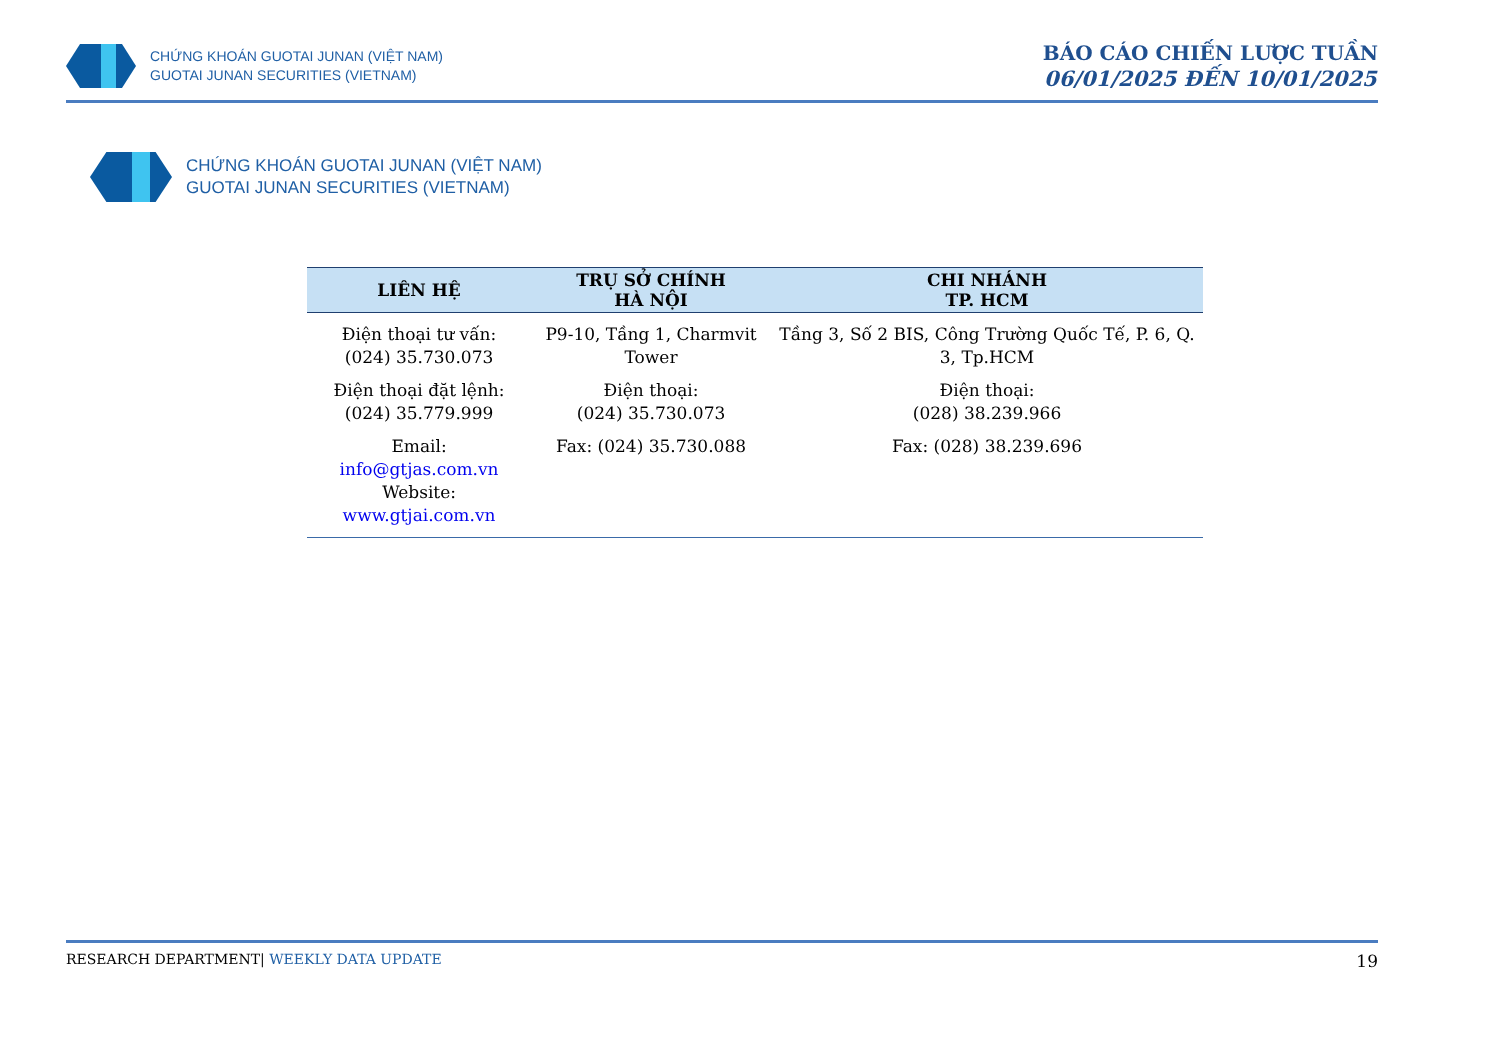CHỨNG KHOÁN GUOTAI JUNAN (VIỆT NAM)
GUOTAI JUNAN SECURITIES (VIETNAM)
BÁO CÁO CHIẾN LƯỢC TUẦN
06/01/2025 ĐẾN 10/01/2025
CHỨNG KHOÁN GUOTAI JUNAN (VIỆT NAM)
GUOTAI JUNAN SECURITIES (VIETNAM)
| LIÊN HỆ | TRỤ SỞ CHÍNH HÀ NỘI | CHI NHÁNH TP. HCM |
| --- | --- | --- |
| Điện thoại tư vấn: (024) 35.730.073 Điện thoại đặt lệnh: (024) 35.779.999 Email: info@gtjas.com.vn Website: www.gtjai.com.vn | P9-10, Tầng 1, Charmvit Tower Điện thoại: (024) 35.730.073 Fax: (024) 35.730.088 | Tầng 3, Số 2 BIS, Công Trường Quốc Tế, P. 6, Q. 3, Tp.HCM Điện thoại: (028) 38.239.966 Fax: (028) 38.239.696 |
RESEARCH DEPARTMENT| WEEKLY DATA UPDATE 19